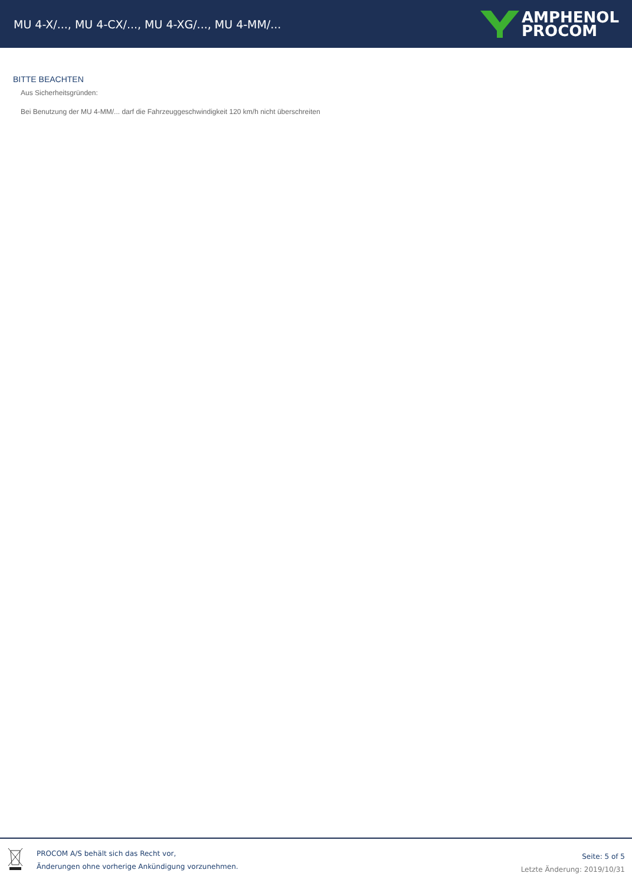MU 4-X/..., MU 4-CX/..., MU 4-XG/..., MU 4-MM/...
AMPHENOL
PROCOM
BITTE BEACHTEN
Aus Sicherheitsgründen:
Bei Benutzung der MU 4-MM/... darf die Fahrzeuggeschwindigkeit 120 km/h nicht überschreiten
PROCOM A/S behält sich das Recht vor,
Änderungen ohne vorherige Ankündigung vorzunehmen.
Seite: 5 of 5
Letzte Änderung: 2019/10/31